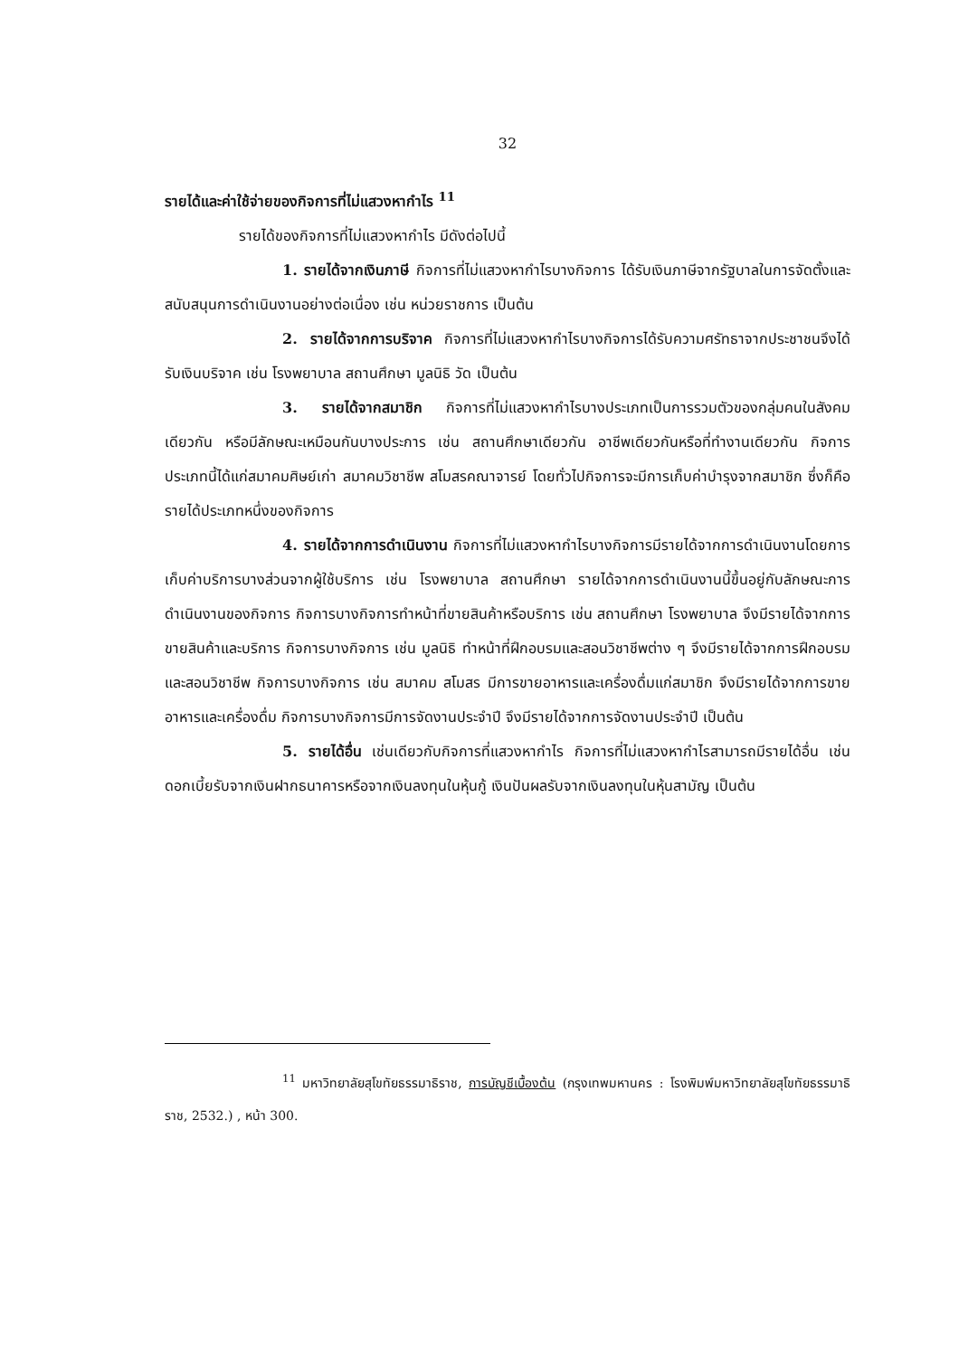32
รายได้และค่าใช้จ่ายของกิจการที่ไม่แสวงหากำไร <sup>11</sup>
รายได้ของกิจการที่ไม่แสวงหากำไร มีดังต่อไปนี้
1. รายได้จากเงินภาษี กิจการที่ไม่แสวงหากำไรบางกิจการ ได้รับเงินภาษีจากรัฐบาลในการจัดตั้งและสนับสนุนการดำเนินงานอย่างต่อเนื่อง เช่น หน่วยราชการ เป็นต้น
2. รายได้จากการบริจาค กิจการที่ไม่แสวงหากำไรบางกิจการได้รับความศรัทธาจากประชาชนจึงได้รับเงินบริจาค เช่น โรงพยาบาล สถานศึกษา มูลนิธิ วัด เป็นต้น
3. รายได้จากสมาชิก กิจการที่ไม่แสวงหากำไรบางประเภทเป็นการรวมตัวของกลุ่มคนในสังคมเดียวกัน หรือมีลักษณะเหมือนกันบางประการ เช่น สถานศึกษาเดียวกัน อาชีพเดียวกันหรือที่ทำงานเดียวกัน กิจการประเภทนี้ได้แก่สมาคมศิษย์เก่า สมาคมวิชาชีพ สโมสรคณาจารย์ โดยทั่วไปกิจการจะมีการเก็บค่าบำรุงจากสมาชิก ซึ่งก็คือรายได้ประเภทหนึ่งของกิจการ
4. รายได้จากการดำเนินงาน กิจการที่ไม่แสวงหากำไรบางกิจการมีรายได้จากการดำเนินงานโดยการเก็บค่าบริการบางส่วนจากผู้ใช้บริการ เช่น โรงพยาบาล สถานศึกษา รายได้จากการดำเนินงานนี้ขึ้นอยู่กับลักษณะการดำเนินงานของกิจการ กิจการบางกิจการทำหน้าที่ขายสินค้าหรือบริการ เช่น สถานศึกษา โรงพยาบาล จึงมีรายได้จากการขายสินค้าและบริการ กิจการบางกิจการ เช่น มูลนิธิ ทำหน้าที่ฝึกอบรมและสอนวิชาชีพต่าง ๆ จึงมีรายได้จากการฝึกอบรมและสอนวิชาชีพ กิจการบางกิจการ เช่น สมาคม สโมสร มีการขายอาหารและเครื่องดื่มแก่สมาชิก จึงมีรายได้จากการขายอาหารและเครื่องดื่ม กิจการบางกิจการมีการจัดงานประจำปี จึงมีรายได้จากการจัดงานประจำปี เป็นต้น
5. รายได้อื่น เช่นเดียวกับกิจการที่แสวงหากำไร กิจการที่ไม่แสวงหากำไรสามารถมีรายได้อื่น เช่น ดอกเบี้ยรับจากเงินฝากธนาคารหรือจากเงินลงทุนในหุ้นกู้ เงินปันผลรับจากเงินลงทุนในหุ้นสามัญ เป็นต้น
<sup>11</sup> มหาวิทยาลัยสุโขทัยธรรมาธิราช, การบัญชีเบื้องต้น (กรุงเทพมหานคร : โรงพิมพ์มหาวิทยาลัยสุโขทัยธรรมาธิราช, 2532.) , หน้า 300.